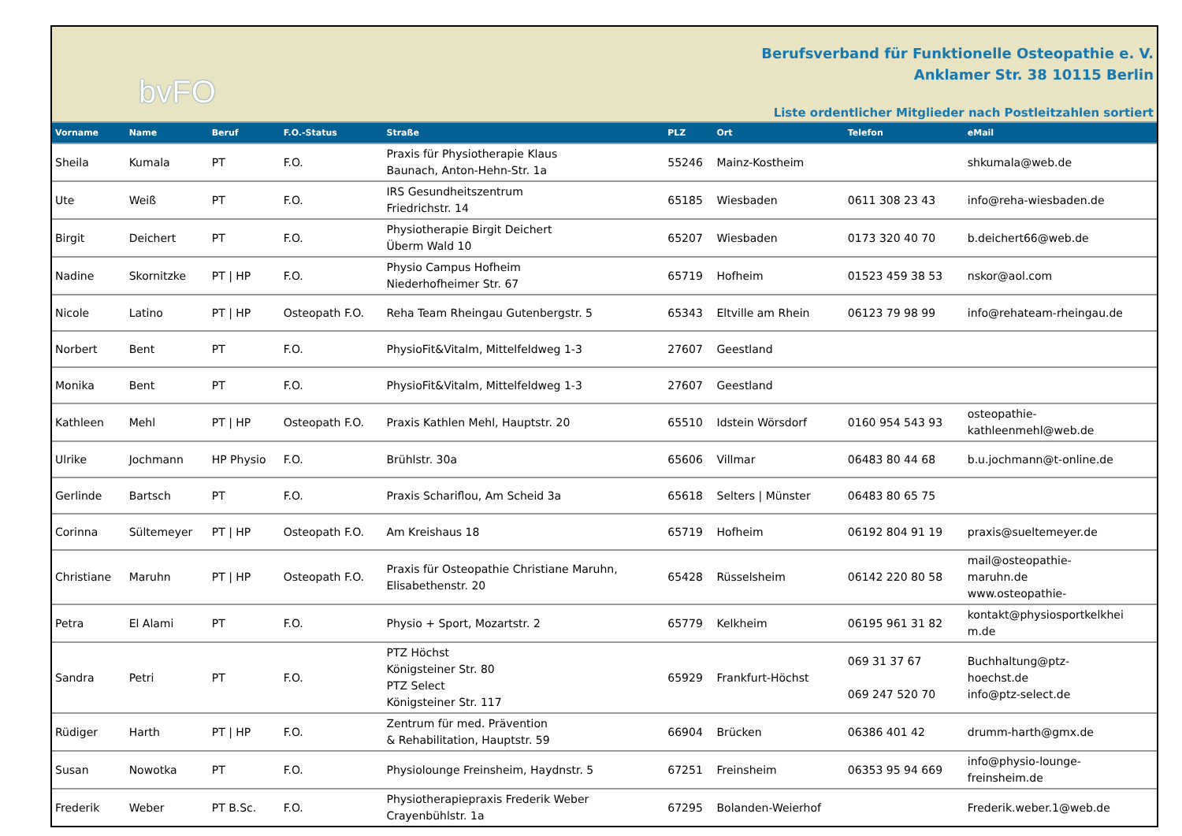bvFO
Berufsverband für Funktionelle Osteopathie e. V.
Anklamer Str. 38 10115 Berlin
Liste ordentlicher Mitglieder nach Postleitzahlen sortiert
| Vorname | Name | Beruf | F.O.-Status | Straße | PLZ | Ort | Telefon | eMail |
| --- | --- | --- | --- | --- | --- | --- | --- | --- |
| Sheila | Kumala | PT | F.O. | Praxis für Physiotherapie Klaus Baunach, Anton-Hehn-Str. 1a | 55246 | Mainz-Kostheim | | shkumala@web.de |
| Ute | Weiß | PT | F.O. | IRS Gesundheitszentrum Friedrichstr. 14 | 65185 | Wiesbaden | 0611 308 23 43 | info@reha-wiesbaden.de |
| Birgit | Deichert | PT | F.O. | Physiotherapie Birgit Deichert Überm Wald 10 | 65207 | Wiesbaden | 0173 320 40 70 | b.deichert66@web.de |
| Nadine | Skornitzke | PT / HP | F.O. | Physio Campus Hofheim Niederhofheimer Str. 67 | 65719 | Hofheim | 01523 459 38 53 | nskor@aol.com |
| Nicole | Latino | PT / HP | Osteopath F.O. | Reha Team Rheingau Gutenbergstr. 5 | 65343 | Eltville am Rhein | 06123 79 98 99 | info@rehateam-rheingau.de |
| Norbert | Bent | PT | F.O. | PhysioFit&Vitalm, Mittelfeldweg 1-3 | 27607 | Geestland | | |
| Monika | Bent | PT | F.O. | PhysioFit&Vitalm, Mittelfeldweg 1-3 | 27607 | Geestland | | |
| Kathleen | Mehl | PT / HP | Osteopath F.O. | Praxis Kathlen Mehl, Hauptstr. 20 | 65510 | Idstein Wörsdorf | 0160 954 543 93 | osteopathie- kathleenmehl@web.de |
| Ulrike | Jochmann | HP Physio | F.O. | Brühlstr. 30a | 65606 | Villmar | 06483 80 44 68 | b.u.jochmann@t-online.de |
| Gerlinde | Bartsch | PT | F.O. | Praxis Schariflou, Am Scheid 3a | 65618 | Selters / Münster | 06483 80 65 75 | |
| Corinna | Sültemeyer | PT / HP | Osteopath F.O. | Am Kreishaus 18 | 65719 | Hofheim | 06192 804 91 19 | praxis@sueltemeyer.de |
| Christiane | Maruhn | PT / HP | Osteopath F.O. | Praxis für Osteopathie Christiane Maruhn, Elisabethenstr. 20 | 65428 | Rüsselsheim | 06142 220 80 58 | mail@osteopathie- maruhn.de www.osteopathie- |
| Petra | El Alami | PT | F.O. | Physio + Sport, Mozartstr. 2 | 65779 | Kelkheim | 06195 961 31 82 | kontakt@physiosportkelkhei m.de |
| Sandra | Petri | PT | F.O. | PTZ Höchst Königsteiner Str. 80 PTZ Select Königsteiner Str. 117 | 65929 | Frankfurt-Höchst | 069 31 37 67 069 247 520 70 | Buchhaltung@ptz- hoechst.de info@ptz-select.de |
| Rüdiger | Harth | PT / HP | F.O. | Zentrum für med. Prävention & Rehabilitation, Hauptstr. 59 | 66904 | Brücken | 06386 401 42 | drumm-harth@gmx.de |
| Susan | Nowotka | PT | F.O. | Physiolounge Freinsheim, Haydnstr. 5 | 67251 | Freinsheim | 06353 95 94 669 | info@physio-lounge- freinsheim.de |
| Frederik | Weber | PT B.Sc. | F.O. | Physiotherapiepraxis Frederik Weber Crayenbühlstr. 1a | 67295 | Bolanden-Weierhof | | Frederik.weber.1@web.de |